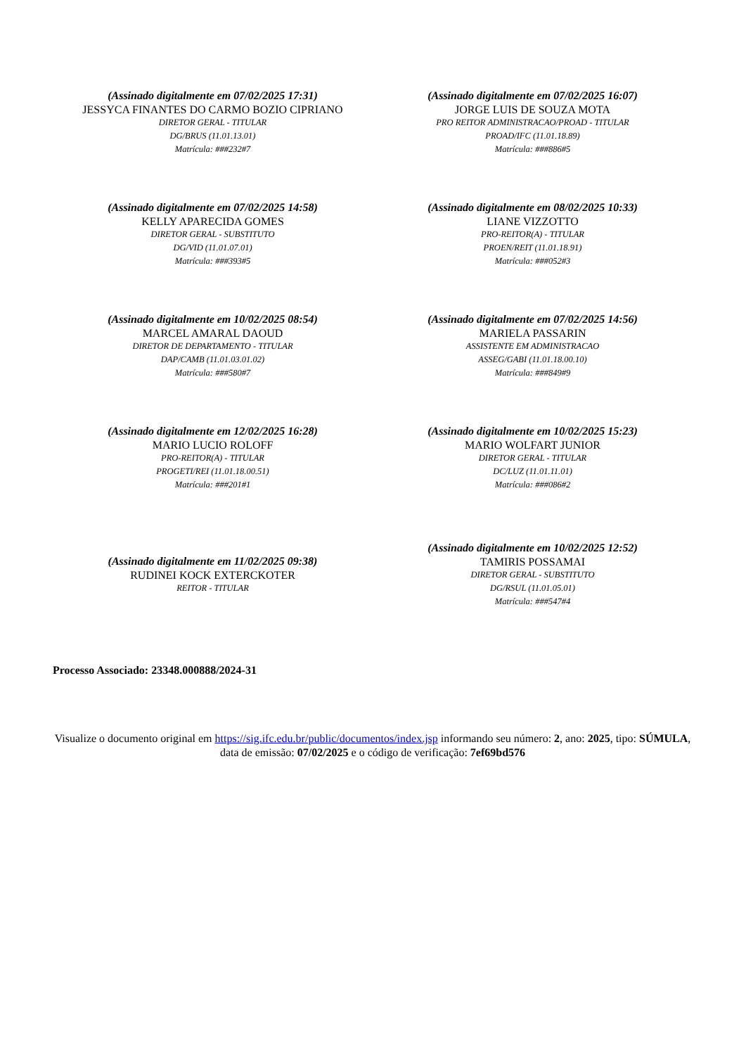(Assinado digitalmente em 07/02/2025 17:31)
JESSYCA FINANTES DO CARMO BOZIO CIPRIANO
DIRETOR GERAL - TITULAR
DG/BRUS (11.01.13.01)
Matrícula: ###232#7
(Assinado digitalmente em 07/02/2025 16:07)
JORGE LUIS DE SOUZA MOTA
PRO REITOR ADMINISTRACAO/PROAD - TITULAR
PROAD/IFC (11.01.18.89)
Matrícula: ###886#5
(Assinado digitalmente em 07/02/2025 14:58)
KELLY APARECIDA GOMES
DIRETOR GERAL - SUBSTITUTO
DG/VID (11.01.07.01)
Matrícula: ###393#5
(Assinado digitalmente em 08/02/2025 10:33)
LIANE VIZZOTTO
PRO-REITOR(A) - TITULAR
PROEN/REIT (11.01.18.91)
Matrícula: ###052#3
(Assinado digitalmente em 10/02/2025 08:54)
MARCEL AMARAL DAOUD
DIRETOR DE DEPARTAMENTO - TITULAR
DAP/CAMB (11.01.03.01.02)
Matrícula: ###580#7
(Assinado digitalmente em 07/02/2025 14:56)
MARIELA PASSARIN
ASSISTENTE EM ADMINISTRACAO
ASSEG/GABI (11.01.18.00.10)
Matrícula: ###849#9
(Assinado digitalmente em 12/02/2025 16:28)
MARIO LUCIO ROLOFF
PRO-REITOR(A) - TITULAR
PROGETI/REI (11.01.18.00.51)
Matrícula: ###201#1
(Assinado digitalmente em 10/02/2025 15:23)
MARIO WOLFART JUNIOR
DIRETOR GERAL - TITULAR
DC/LUZ (11.01.11.01)
Matrícula: ###086#2
(Assinado digitalmente em 11/02/2025 09:38)
RUDINEI KOCK EXTERCKOTER
REITOR - TITULAR
(Assinado digitalmente em 10/02/2025 12:52)
TAMIRIS POSSAMAI
DIRETOR GERAL - SUBSTITUTO
DG/RSUL (11.01.05.01)
Matrícula: ###547#4
Processo Associado: 23348.000888/2024-31
Visualize o documento original em https://sig.ifc.edu.br/public/documentos/index.jsp informando seu número: 2, ano: 2025, tipo: SÚMULA, data de emissão: 07/02/2025 e o código de verificação: 7ef69bd576